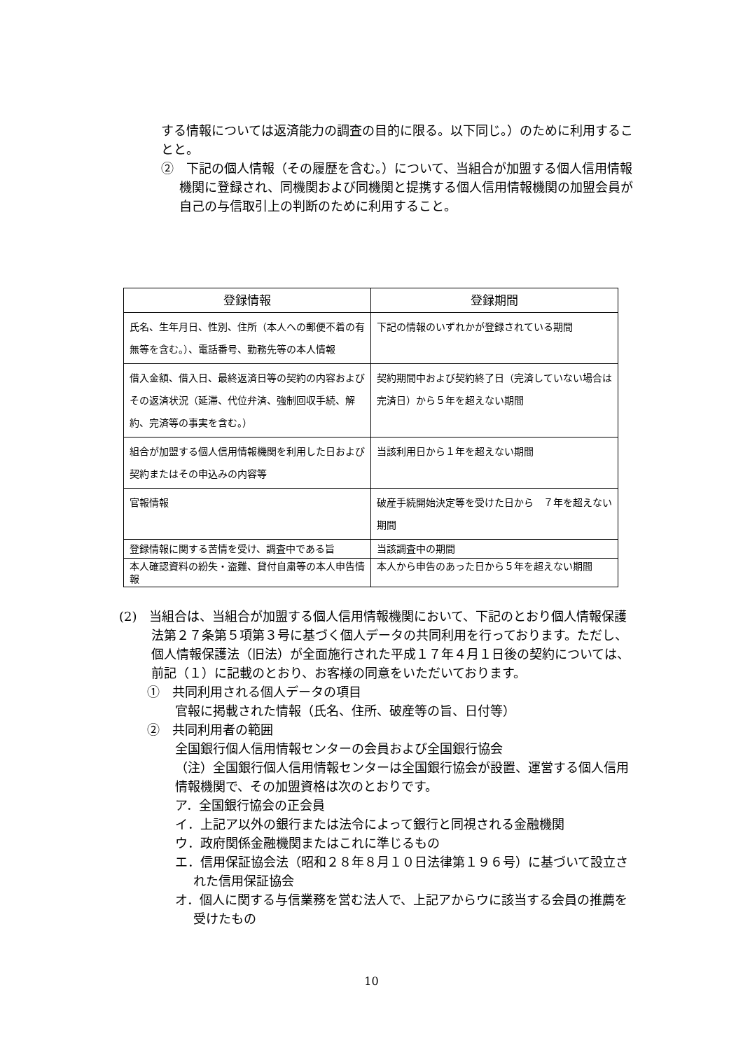する情報については返済能力の調査の目的に限る。以下同じ。）のために利用することと。
②　下記の個人情報（その履歴を含む。）について、当組合が加盟する個人信用情報機関に登録され、同機関および同機関と提携する個人信用情報機関の加盟会員が自己の与信取引上の判断のために利用すること。
| 登録情報 | 登録期間 |
| --- | --- |
| 氏名、生年月日、性別、住所（本人への郵便不着の有無等を含む。）、電話番号、勤務先等の本人情報 | 下記の情報のいずれかが登録されている期間 |
| 借入金額、借入日、最終返済日等の契約の内容およびその返済状況（延滞、代位弁済、強制回収手続、解約、完済等の事実を含む。） | 契約期間中および契約終了日（完済していない場合は完済日）から５年を超えない期間 |
| 組合が加盟する個人信用情報機関を利用した日および契約またはその申込みの内容等 | 当該利用日から１年を超えない期間 |
| 官報情報 | 破産手続開始決定等を受けた日から ７年を超えない期間 |
| 登録情報に関する苦情を受け、調査中である旨 | 当該調査中の期間 |
| 本人確認資料の紛失・盗難、貸付自粛等の本人申告情報 | 本人から申告のあった日から５年を超えない期間 |
(2)　当組合は、当組合が加盟する個人信用情報機関において、下記のとおり個人情報保護法第２７条第５項第３号に基づく個人データの共同利用を行っております。ただし、個人情報保護法（旧法）が全面施行された平成１７年４月１日後の契約については、前記（１）に記載のとおり、お客様の同意をいただいております。
①　共同利用される個人データの項目
官報に掲載された情報（氏名、住所、破産等の旨、日付等）
②　共同利用者の範囲
全国銀行個人信用情報センターの会員および全国銀行協会
（注）全国銀行個人信用情報センターは全国銀行協会が設置、運営する個人信用情報機関で、その加盟資格は次のとおりです。
ア．全国銀行協会の正会員
イ．上記ア以外の銀行または法令によって銀行と同視される金融機関
ウ．政府関係金融機関またはこれに準じるもの
エ．信用保証協会法（昭和２８年８月１０日法律第１９６号）に基づいて設立された信用保証協会
オ．個人に関する与信業務を営む法人で、上記アからウに該当する会員の推薦を受けたもの
10